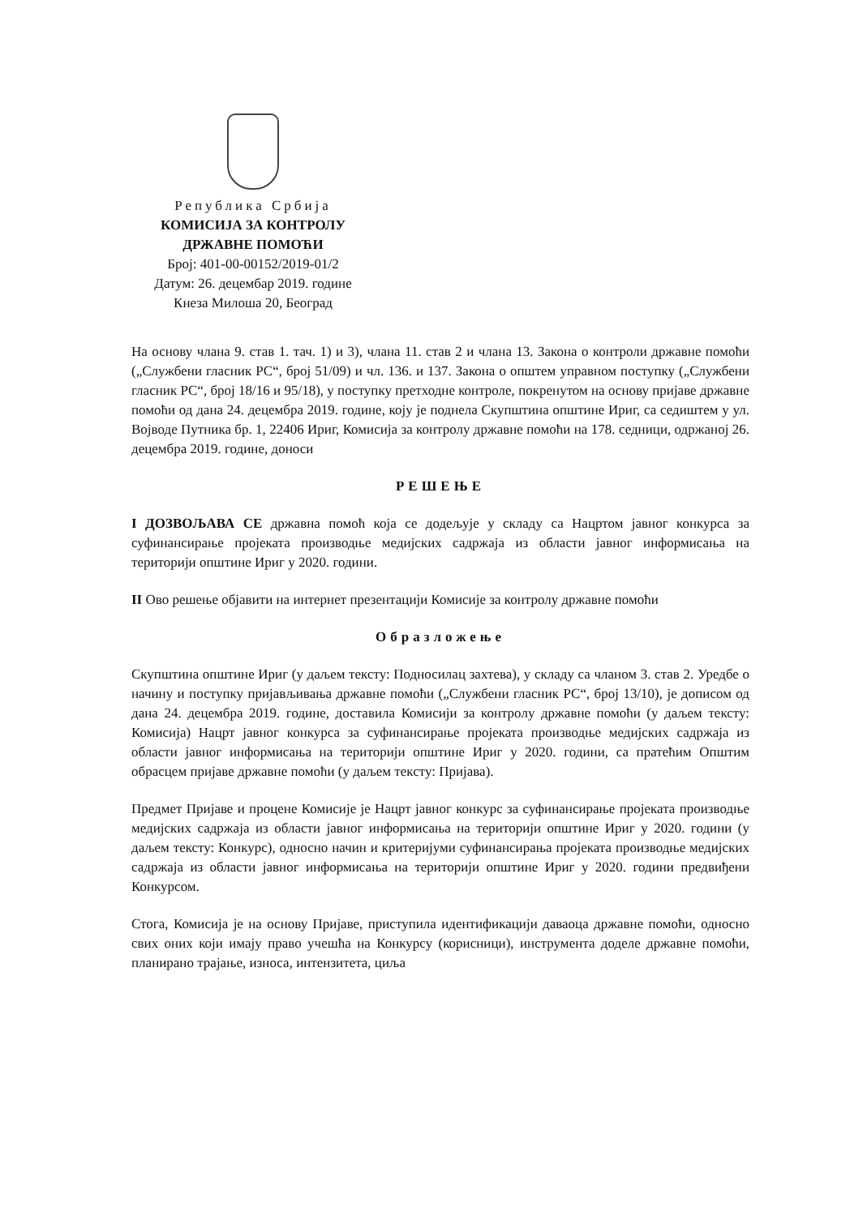Република Србија
КОМИСИЈА ЗА КОНТРОЛУ
ДРЖАВНЕ ПОМОЋИ
Број: 401-00-00152/2019-01/2
Датум: 26. децембар 2019. године
Кнеза Милоша 20, Београд
На основу члана 9. став 1. тач. 1) и 3), члана 11. став 2 и члана 13. Закона о контроли државне помоћи („Службени гласник РС“, број 51/09) и чл. 136. и 137. Закона о општем управном поступку („Службени гласник РС“, број 18/16 и 95/18), у поступку претходне контроле, покренутом на основу пријаве државне помоћи од дана 24. децембра 2019. године, коју је поднела Скупштина општине Ириг, са седиштем у ул. Војводе Путника бр. 1, 22406 Ириг, Комисија за контролу државне помоћи на 178. седници, одржаној 26. децембра 2019. године, доноси
РЕШЕЊЕ
I ДОЗВОЉАВА СЕ државна помоћ која се додељује у складу са Нацртом јавног конкурса за суфинансирање пројеката производње медијских садржаја из области јавног информисања на територији општине Ириг у 2020. години.
II Ово решење објавити на интернет презентацији Комисије за контролу државне помоћи
Образложење
Скупштина општине Ириг (у даљем тексту: Подносилац захтева), у складу са чланом 3. став 2. Уредбе о начину и поступку пријављивања државне помоћи („Службени гласник РС“, број 13/10), је дописом од дана 24. децембра 2019. године, доставила Комисији за контролу државне помоћи (у даљем тексту: Комисија) Нацрт јавног конкурса за суфинансирање пројеката производње медијских садржаја из области јавног информисања на територији општине Ириг у 2020. години, са пратећим Општим обрасцем пријаве државне помоћи (у даљем тексту: Пријава).
Предмет Пријаве и процене Комисије је Нацрт јавног конкурс за суфинансирање пројеката производње медијских садржаја из области јавног информисања на територији општине Ириг у 2020. години (у даљем тексту: Конкурс), односно начин и критеријуми суфинансирања пројеката производње медијских садржаја из области јавног информисања на територији општине Ириг у 2020. години предвиђени Конкурсом.
Стога, Комисија је на основу Пријаве, приступила идентификацији даваоца државне помоћи, односно свих оних који имају право учешћа на Конкурсу (корисници), инструмента доделе државне помоћи, планирано трајање, износа, интензитета, циља